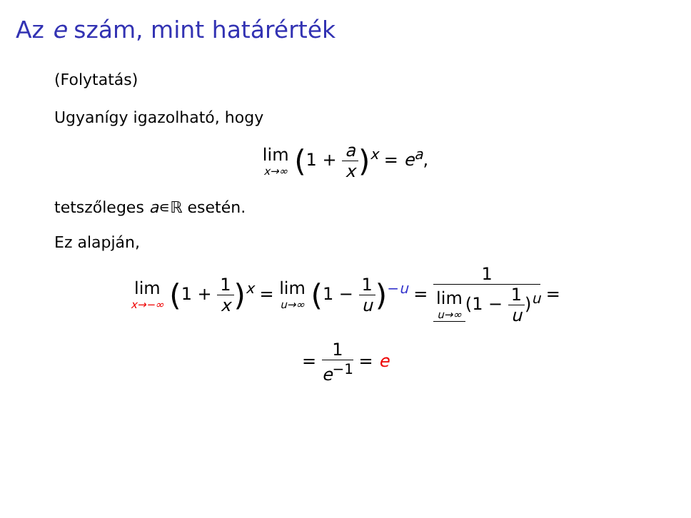Az e szám, mint határérték
(Folytatás)
Ugyanígy igazolható, hogy
lim x→∞ (1 + a x)<sup>x</sup> = e<sup>a</sup>,
tetszőleges a∊ℝ esetén.
Ez alapján,
lim x→−∞ (1 + 1 x)<sup>x</sup> = lim u→∞ (1 − 1 u)<sup>−u</sup> = 1 lim u→∞ (1 − 1 u)<sup>u</sup> =
= 1 e<sup>−1</sup> = e